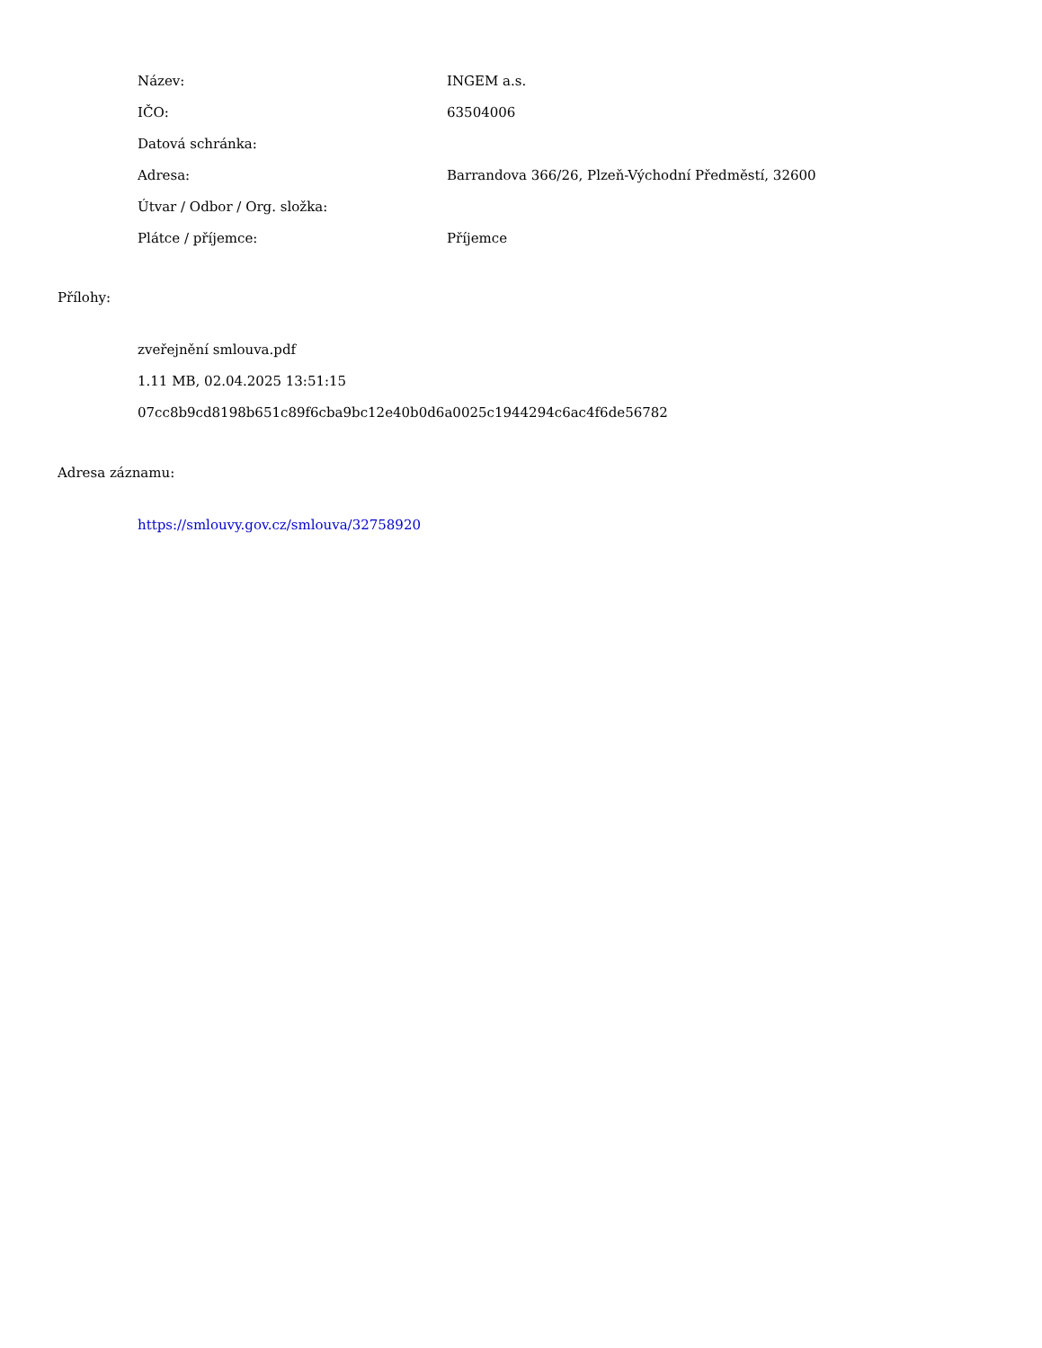| Název: | INGEM a.s. |
| IČO: | 63504006 |
| Datová schránka: | |
| Adresa: | Barrandova 366/26, Plzeň-Východní Předměstí, 32600 |
| Útvar / Odbor / Org. složka: | |
| Plátce / příjemce: | Příjemce |
Přílohy:
zveřejnění smlouva.pdf
1.11 MB, 02.04.2025 13:51:15
07cc8b9cd8198b651c89f6cba9bc12e40b0d6a0025c1944294c6ac4f6de56782
Adresa záznamu:
https://smlouvy.gov.cz/smlouva/32758920